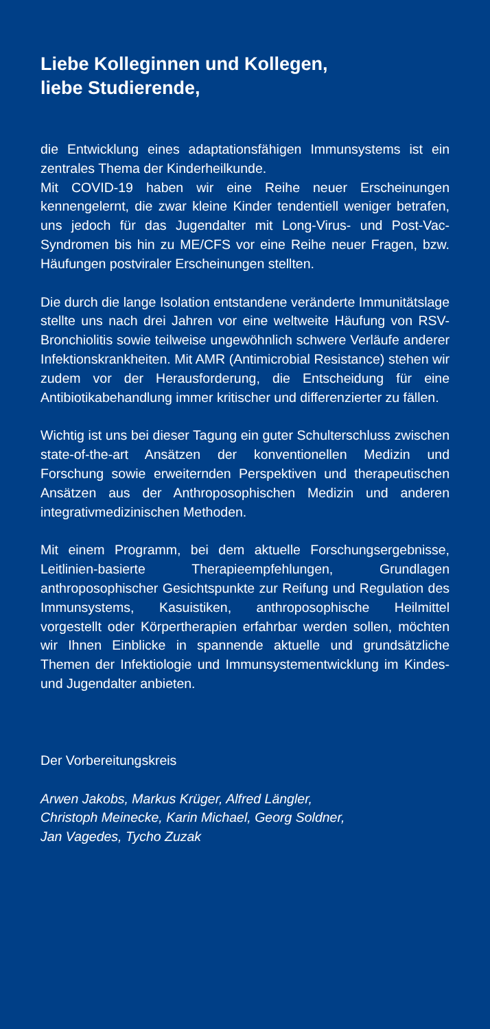Liebe Kolleginnen und Kollegen,
liebe Studierende,
die Entwicklung eines adaptationsfähigen Immunsystems ist ein zentrales Thema der Kinderheilkunde.
Mit COVID-19 haben wir eine Reihe neuer Erscheinungen kennengelernt, die zwar kleine Kinder tendentiell weniger betrafen, uns jedoch für das Jugendalter mit Long-Virus- und Post-Vac-Syndromen bis hin zu ME/CFS vor eine Reihe neuer Fragen, bzw. Häufungen postviraler Erscheinungen stellten.
Die durch die lange Isolation entstandene veränderte Immunitätslage stellte uns nach drei Jahren vor eine weltweite Häufung von RSV-Bronchiolitis sowie teilweise ungewöhnlich schwere Verläufe anderer Infektionskrankheiten. Mit AMR (Antimicrobial Resistance) stehen wir zudem vor der Herausforderung, die Entscheidung für eine Antibiotikabehandlung immer kritischer und differenzierter zu fällen.
Wichtig ist uns bei dieser Tagung ein guter Schulterschluss zwischen state-of-the-art Ansätzen der konventionellen Medizin und Forschung sowie erweiternden Perspektiven und therapeutischen Ansätzen aus der Anthroposophischen Medizin und anderen integrativmedizinischen Methoden.
Mit einem Programm, bei dem aktuelle Forschungsergebnisse, Leitlinien-basierte Therapieempfehlungen, Grundlagen anthroposophischer Gesichtspunkte zur Reifung und Regulation des Immunsystems, Kasuistiken, anthroposophische Heilmittel vorgestellt oder Körpertherapien erfahrbar werden sollen, möchten wir Ihnen Einblicke in spannende aktuelle und grundsätzliche Themen der Infektiologie und Immunsystementwicklung im Kindes- und Jugendalter anbieten.
Der Vorbereitungskreis
Arwen Jakobs, Markus Krüger, Alfred Längler,
Christoph Meinecke, Karin Michael, Georg Soldner,
Jan Vagedes, Tycho Zuzak